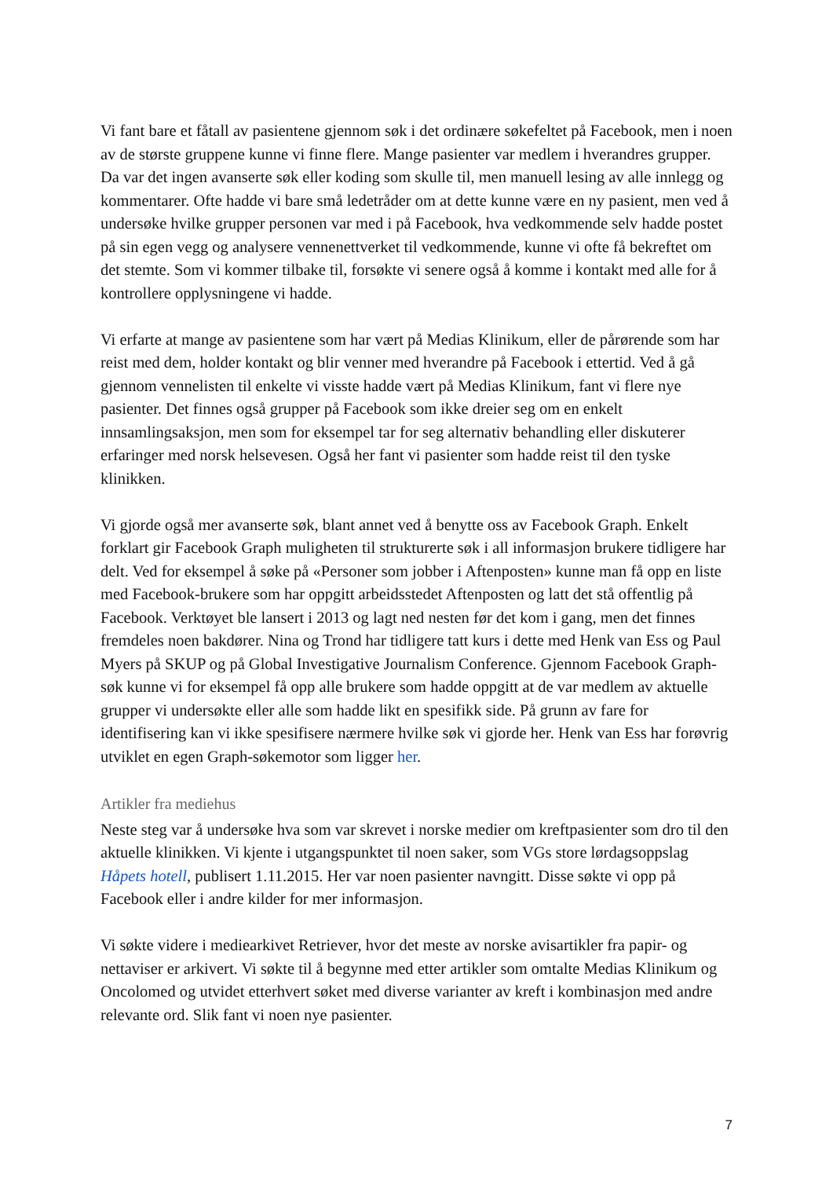Vi fant bare et fåtall av pasientene gjennom søk i det ordinære søkefeltet på Facebook, men i noen av de største gruppene kunne vi finne flere. Mange pasienter var medlem i hverandres grupper. Da var det ingen avanserte søk eller koding som skulle til, men manuell lesing av alle innlegg og kommentarer. Ofte hadde vi bare små ledetråder om at dette kunne være en ny pasient, men ved å undersøke hvilke grupper personen var med i på Facebook, hva vedkommende selv hadde postet på sin egen vegg og analysere vennenettverket til vedkommende, kunne vi ofte få bekreftet om det stemte. Som vi kommer tilbake til, forsøkte vi senere også å komme i kontakt med alle for å kontrollere opplysningene vi hadde.
Vi erfarte at mange av pasientene som har vært på Medias Klinikum, eller de pårørende som har reist med dem, holder kontakt og blir venner med hverandre på Facebook i ettertid. Ved å gå gjennom vennelisten til enkelte vi visste hadde vært på Medias Klinikum, fant vi flere nye pasienter. Det finnes også grupper på Facebook som ikke dreier seg om en enkelt innsamlingsaksjon, men som for eksempel tar for seg alternativ behandling eller diskuterer erfaringer med norsk helsevesen. Også her fant vi pasienter som hadde reist til den tyske klinikken.
Vi gjorde også mer avanserte søk, blant annet ved å benytte oss av Facebook Graph. Enkelt forklart gir Facebook Graph muligheten til strukturerte søk i all informasjon brukere tidligere har delt. Ved for eksempel å søke på «Personer som jobber i Aftenposten» kunne man få opp en liste med Facebook-brukere som har oppgitt arbeidsstedet Aftenposten og latt det stå offentlig på Facebook. Verktøyet ble lansert i 2013 og lagt ned nesten før det kom i gang, men det finnes fremdeles noen bakdører. Nina og Trond har tidligere tatt kurs i dette med Henk van Ess og Paul Myers på SKUP og på Global Investigative Journalism Conference. Gjennom Facebook Graph-søk kunne vi for eksempel få opp alle brukere som hadde oppgitt at de var medlem av aktuelle grupper vi undersøkte eller alle som hadde likt en spesifikk side. På grunn av fare for identifisering kan vi ikke spesifisere nærmere hvilke søk vi gjorde her. Henk van Ess har forøvrig utviklet en egen Graph-søkemotor som ligger her.
Artikler fra mediehus
Neste steg var å undersøke hva som var skrevet i norske medier om kreftpasienter som dro til den aktuelle klinikken. Vi kjente i utgangspunktet til noen saker, som VGs store lørdagsoppslag Håpets hotell, publisert 1.11.2015. Her var noen pasienter navngitt. Disse søkte vi opp på Facebook eller i andre kilder for mer informasjon.
Vi søkte videre i mediearkivet Retriever, hvor det meste av norske avisartikler fra papir- og nettaviser er arkivert. Vi søkte til å begynne med etter artikler som omtalte Medias Klinikum og Oncolomed og utvidet etterhvert søket med diverse varianter av kreft i kombinasjon med andre relevante ord. Slik fant vi noen nye pasienter.
7